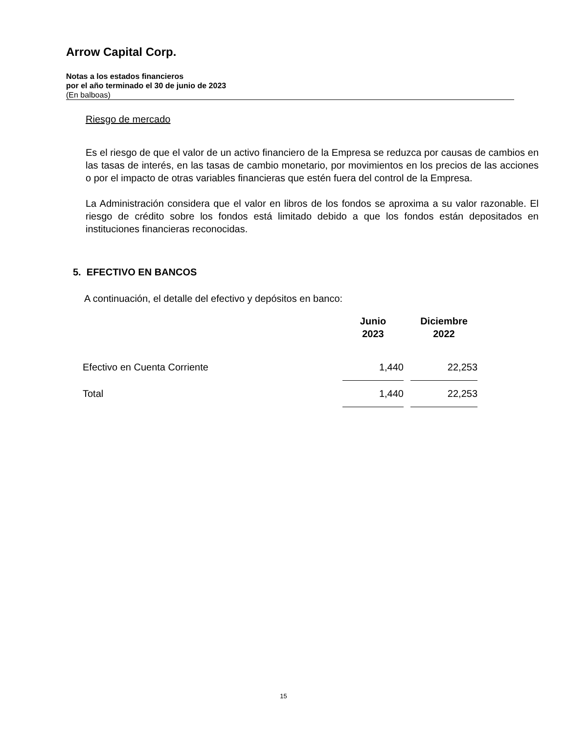Arrow Capital Corp.
Notas a los estados financieros
por el año terminado el 30 de junio de 2023
(En balboas)
Riesgo de mercado
Es el riesgo de que el valor de un activo financiero de la Empresa se reduzca por causas de cambios en las tasas de interés, en las tasas de cambio monetario, por movimientos en los precios de las acciones o por el impacto de otras variables financieras que estén fuera del control de la Empresa.
La Administración considera que el valor en libros de los fondos se aproxima a su valor razonable. El riesgo de crédito sobre los fondos está limitado debido a que los fondos están depositados en instituciones financieras reconocidas.
5. EFECTIVO EN BANCOS
A continuación, el detalle del efectivo y depósitos en banco:
| | Junio 2023 | | Diciembre 2022 |
| --- | --- | --- | --- |
| Efectivo en Cuenta Corriente | 1,440 | | 22,253 |
| Total | 1,440 | | 22,253 |
15